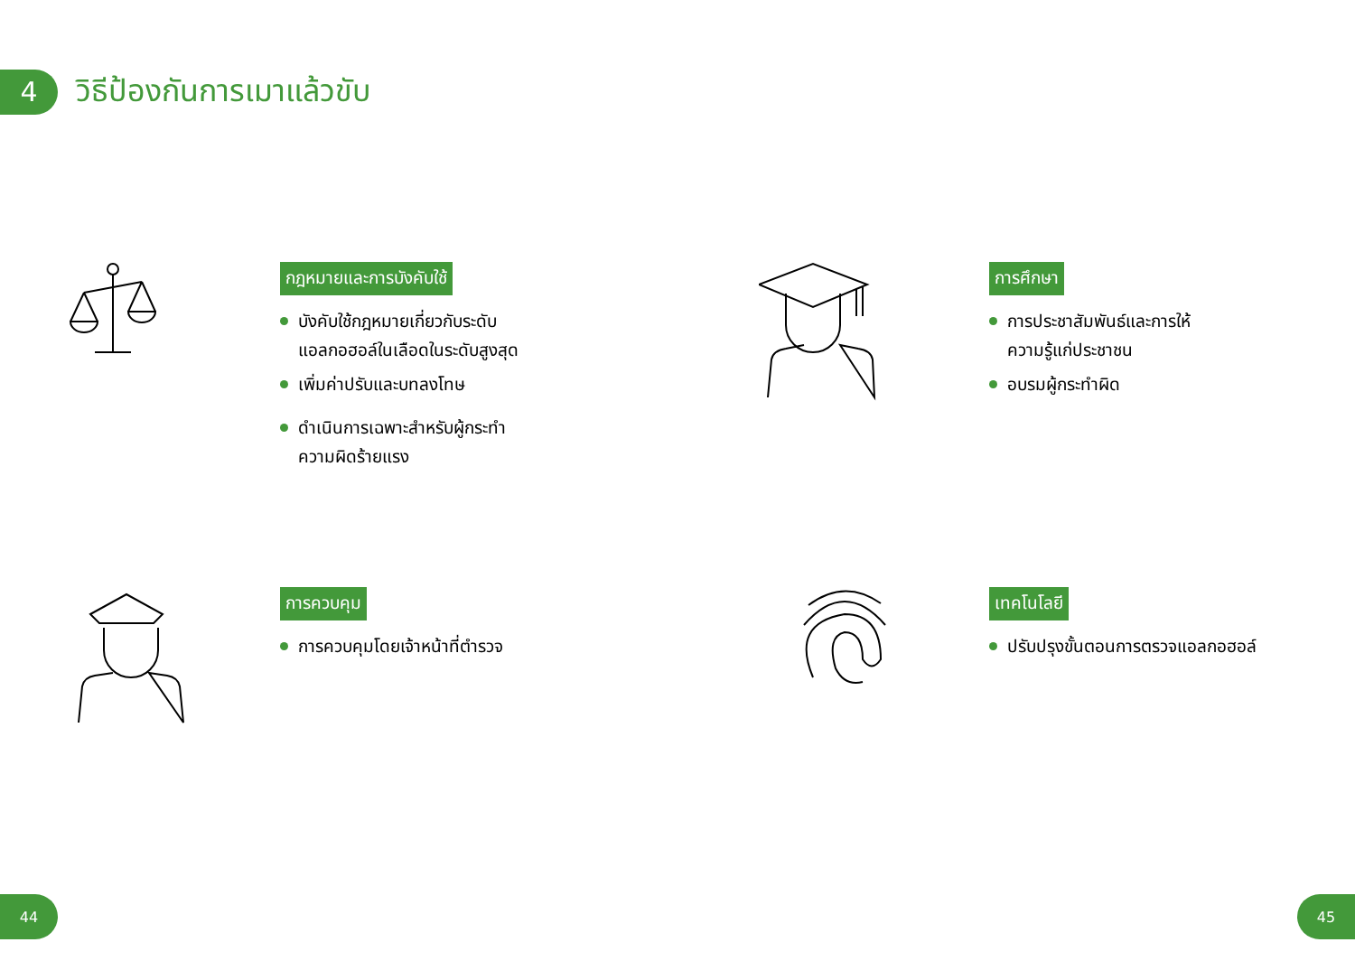4
วิธีป้องกันการเมาแล้วขับ
กฎหมายและการบังคับใช้
บังคับใช้กฎหมายเกี่ยวกับระดับ
แอลกอฮอล์ในเลือดในระดับสูงสุด
เพิ่มค่าปรับและบทลงโทษ
ดำเนินการเฉพาะสำหรับผู้กระทำ
ความผิดร้ายแรง
การศึกษา
การประชาสัมพันธ์และการให้
ความรู้แก่ประชาชน
อบรมผู้กระทำผิด
การควบคุม
การควบคุมโดยเจ้าหน้าที่ตำรวจ
เทคโนโลยี
ปรับปรุงขั้นตอนการตรวจแอลกอฮอล์
44 45